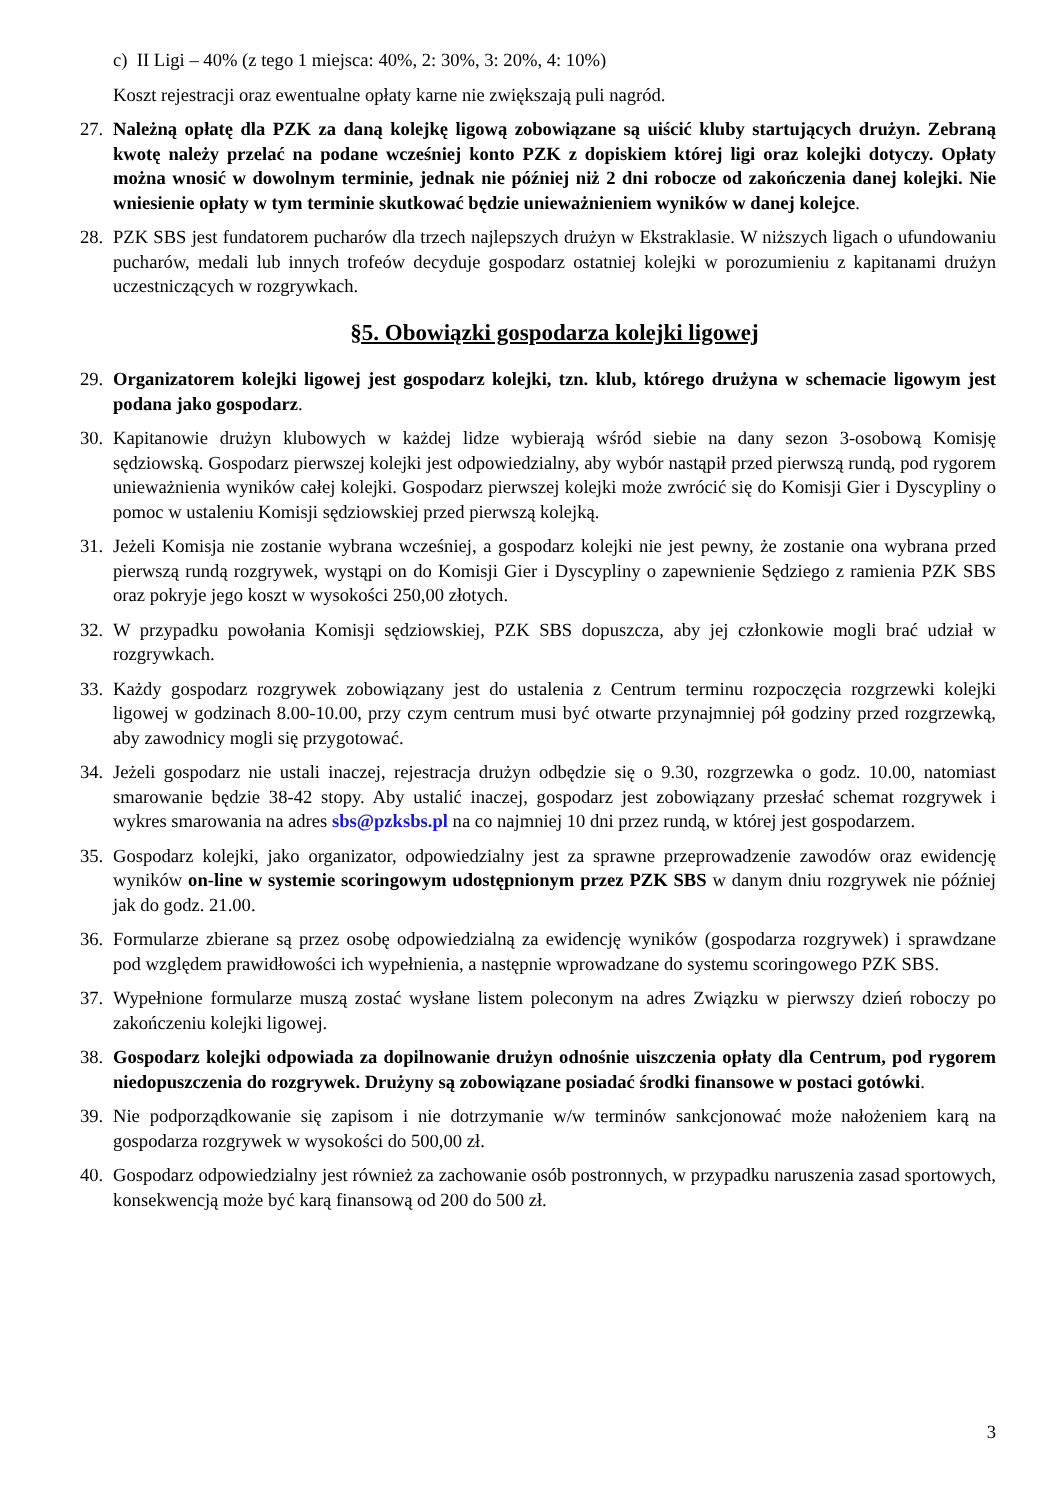c) II Ligi – 40% (z tego 1 miejsca: 40%, 2: 30%, 3: 20%, 4: 10%)
Koszt rejestracji oraz ewentualne opłaty karne nie zwiększają puli nagród.
27.
Należną opłatę dla PZK za daną kolejkę ligową zobowiązane są uiścić kluby startujących drużyn. Zebraną kwotę należy przelać na podane wcześniej konto PZK z dopiskiem której ligi oraz kolejki dotyczy. Opłaty można wnosić w dowolnym terminie, jednak nie później niż 2 dni robocze od zakończenia danej kolejki. Nie wniesienie opłaty w tym terminie skutkować będzie unieważnieniem wyników w danej kolejce.
28.
PZK SBS jest fundatorem pucharów dla trzech najlepszych drużyn w Ekstraklasie. W niższych ligach o ufundowaniu pucharów, medali lub innych trofeów decyduje gospodarz ostatniej kolejki w porozumieniu z kapitanami drużyn uczestniczących w rozgrywkach.
§5. Obowiązki gospodarza kolejki ligowej
29.
Organizatorem kolejki ligowej jest gospodarz kolejki, tzn. klub, którego drużyna w schemacie ligowym jest podana jako gospodarz.
30.
Kapitanowie drużyn klubowych w każdej lidze wybierają wśród siebie na dany sezon 3-osobową Komisję sędziowską. Gospodarz pierwszej kolejki jest odpowiedzialny, aby wybór nastąpił przed pierwszą rundą, pod rygorem unieważnienia wyników całej kolejki. Gospodarz pierwszej kolejki może zwrócić się do Komisji Gier i Dyscypliny o pomoc w ustaleniu Komisji sędziowskiej przed pierwszą kolejką.
31.
Jeżeli Komisja nie zostanie wybrana wcześniej, a gospodarz kolejki nie jest pewny, że zostanie ona wybrana przed pierwszą rundą rozgrywek, wystąpi on do Komisji Gier i Dyscypliny o zapewnienie Sędziego z ramienia PZK SBS oraz pokryje jego koszt w wysokości 250,00 złotych.
32.
W przypadku powołania Komisji sędziowskiej, PZK SBS dopuszcza, aby jej członkowie mogli brać udział w rozgrywkach.
33.
Każdy gospodarz rozgrywek zobowiązany jest do ustalenia z Centrum terminu rozpoczęcia rozgrzewki kolejki ligowej w godzinach 8.00-10.00, przy czym centrum musi być otwarte przynajmniej pół godziny przed rozgrzewką, aby zawodnicy mogli się przygotować.
34.
Jeżeli gospodarz nie ustali inaczej, rejestracja drużyn odbędzie się o 9.30, rozgrzewka o godz. 10.00, natomiast smarowanie będzie 38-42 stopy. Aby ustalić inaczej, gospodarz jest zobowiązany przesłać schemat rozgrywek i wykres smarowania na adres sbs@pzksbs.pl na co najmniej 10 dni przez rundą, w której jest gospodarzem.
35.
Gospodarz kolejki, jako organizator, odpowiedzialny jest za sprawne przeprowadzenie zawodów oraz ewidencję wyników on-line w systemie scoringowym udostępnionym przez PZK SBS w danym dniu rozgrywek nie później jak do godz. 21.00.
36.
Formularze zbierane są przez osobę odpowiedzialną za ewidencję wyników (gospodarza rozgrywek) i sprawdzane pod względem prawidłowości ich wypełnienia, a następnie wprowadzane do systemu scoringowego PZK SBS.
37.
Wypełnione formularze muszą zostać wysłane listem poleconym na adres Związku w pierwszy dzień roboczy po zakończeniu kolejki ligowej.
38.
Gospodarz kolejki odpowiada za dopilnowanie drużyn odnośnie uiszczenia opłaty dla Centrum, pod rygorem niedopuszczenia do rozgrywek. Drużyny są zobowiązane posiadać środki finansowe w postaci gotówki.
39.
Nie podporządkowanie się zapisom i nie dotrzymanie w/w terminów sankcjonować może nałożeniem karą na gospodarza rozgrywek w wysokości do 500,00 zł.
40.
Gospodarz odpowiedzialny jest również za zachowanie osób postronnych, w przypadku naruszenia zasad sportowych, konsekwencją może być karą finansową od 200 do 500 zł.
3